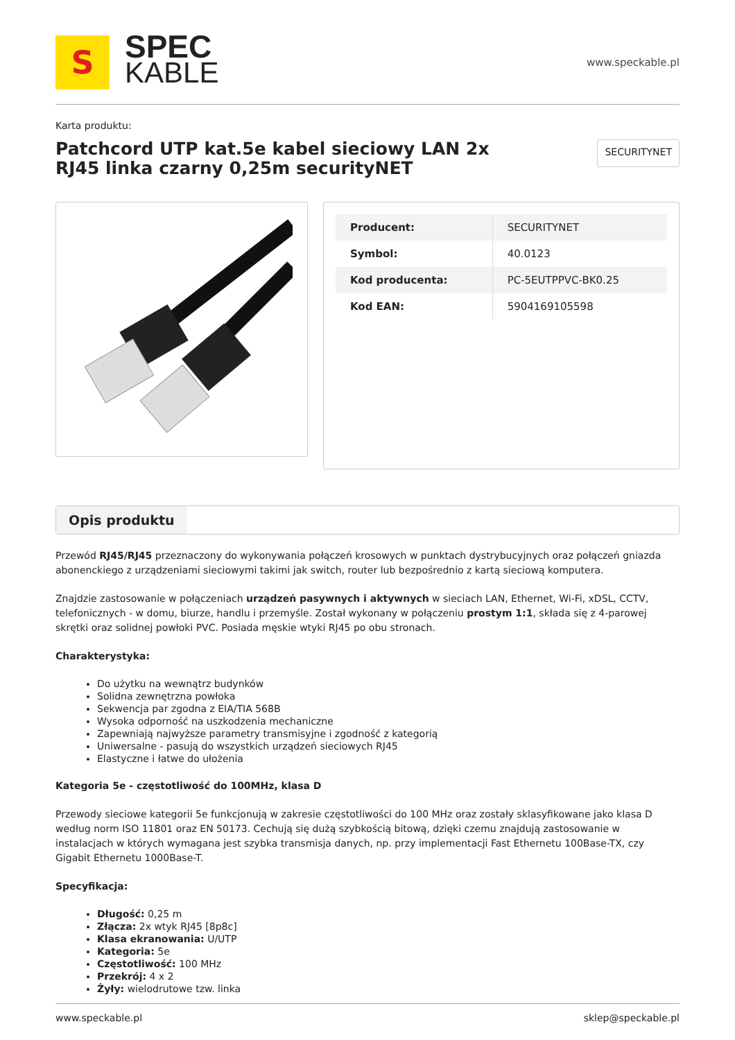S
SPEC
KABLE
www.speckable.pl
Karta produktu:
Patchcord UTP kat.5e kabel sieciowy LAN 2x RJ45 linka czarny 0,25m securityNET
SECURITYNET
| Producent: | SECURITYNET |
| Symbol: | 40.0123 |
| Kod producenta: | PC-5EUTPPVC-BK0.25 |
| Kod EAN: | 5904169105598 |
Opis produktu
Przewód RJ45/RJ45 przeznaczony do wykonywania połączeń krosowych w punktach dystrybucyjnych oraz połączeń gniazda abonenckiego z urządzeniami sieciowymi takimi jak switch, router lub bezpośrednio z kartą sieciową komputera.
Znajdzie zastosowanie w połączeniach urządzeń pasywnych i aktywnych w sieciach LAN, Ethernet, Wi-Fi, xDSL, CCTV, telefonicznych - w domu, biurze, handlu i przemyśle. Został wykonany w połączeniu prostym 1:1, składa się z 4-parowej skrętki oraz solidnej powłoki PVC. Posiada męskie wtyki RJ45 po obu stronach.
Charakterystyka:
Do użytku na wewnątrz budynków
Solidna zewnętrzna powłoka
Sekwencja par zgodna z EIA/TIA 568B
Wysoka odporność na uszkodzenia mechaniczne
Zapewniają najwyższe parametry transmisyjne i zgodność z kategorią
Uniwersalne - pasują do wszystkich urządzeń sieciowych RJ45
Elastyczne i łatwe do ułożenia
Kategoria 5e - częstotliwość do 100MHz, klasa D
Przewody sieciowe kategorii 5e funkcjonują w zakresie częstotliwości do 100 MHz oraz zostały sklasyfikowane jako klasa D według norm ISO 11801 oraz EN 50173. Cechują się dużą szybkością bitową, dzięki czemu znajdują zastosowanie w instalacjach w których wymagana jest szybka transmisja danych, np. przy implementacji Fast Ethernetu 100Base-TX, czy Gigabit Ethernetu 1000Base-T.
Specyfikacja:
Długość: 0,25 m
Złącza: 2x wtyk RJ45 [8p8c]
Klasa ekranowania: U/UTP
Kategoria: 5e
Częstotliwość: 100 MHz
Przekrój: 4 x 2
Żyły: wielodrutowe tzw. linka
www.speckable.pl sklep@speckable.pl